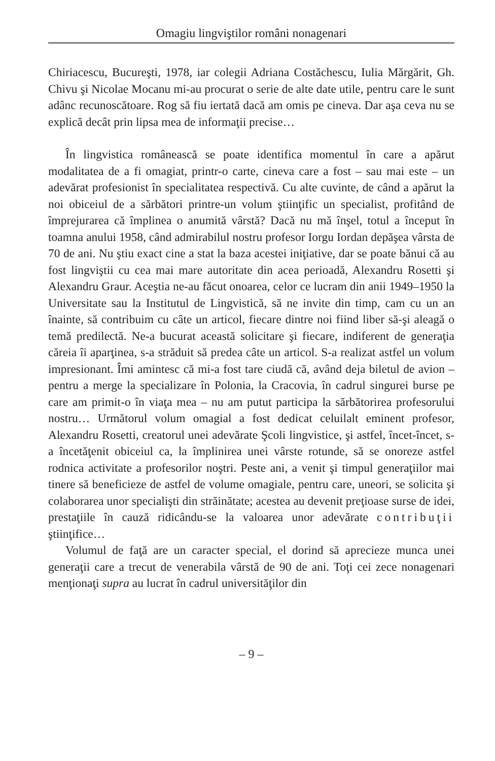Omagiu lingviştilor români nonagenari
Chiriacescu, Bucureşti, 1978, iar colegii Adriana Costăchescu, Iulia Mărgărit, Gh. Chivu şi Nicolae Mocanu mi-au procurat o serie de alte date utile, pentru care le sunt adânc recunoscătoare. Rog să fiu iertată dacă am omis pe cineva. Dar aşa ceva nu se explică decât prin lipsa mea de informaţii precise…
În lingvistica românească se poate identifica momentul în care a apărut modalitatea de a fi omagiat, printr-o carte, cineva care a fost – sau mai este – un adevărat profesionist în specialitatea respectivă. Cu alte cuvinte, de când a apărut la noi obiceiul de a sărbători printre-un volum ştiinţific un specialist, profitând de împrejurarea că împlinea o anumită vârstă? Dacă nu mă înşel, totul a început în toamna anului 1958, când admirabilul nostru profesor Iorgu Iordan depăşea vârsta de 70 de ani. Nu ştiu exact cine a stat la baza acestei iniţiative, dar se poate bănui că au fost lingviştii cu cea mai mare autoritate din acea perioadă, Alexandru Rosetti şi Alexandru Graur. Aceştia ne-au făcut onoarea, celor ce lucram din anii 1949–1950 la Universitate sau la Institutul de Lingvistică, să ne invite din timp, cam cu un an înainte, să contribuim cu câte un articol, fiecare dintre noi fiind liber să-şi aleagă o temă predilectă. Ne-a bucurat această solicitare şi fiecare, indiferent de generaţia căreia îi aparţinea, s-a străduit să predea câte un articol. S-a realizat astfel un volum impresionant. Îmi amintesc că mi-a fost tare ciudă că, având deja biletul de avion – pentru a merge la specializare în Polonia, la Cracovia, în cadrul singurei burse pe care am primit-o în viaţa mea – nu am putut participa la sărbătorirea profesorului nostru… Următorul volum omagial a fost dedicat celuilalt eminent profesor, Alexandru Rosetti, creatorul unei adevărate Şcoli lingvistice, şi astfel, încet-încet, s-a încetăţenit obiceiul ca, la împlinirea unei vârste rotunde, să se onoreze astfel rodnica activitate a profesorilor noştri. Peste ani, a venit şi timpul generaţiilor mai tinere să beneficieze de astfel de volume omagiale, pentru care, uneori, se solicita şi colaborarea unor specialişti din străinătate; acestea au devenit preţioase surse de idei, prestaţiile în cauză ridicându-se la valoarea unor adevărate contribuţii ştiinţifice…
Volumul de faţă are un caracter special, el dorind să aprecieze munca unei generaţii care a trecut de venerabila vârstă de 90 de ani. Toţi cei zece nonagenari menţionaţi supra au lucrat în cadrul universităţilor din
– 9 –